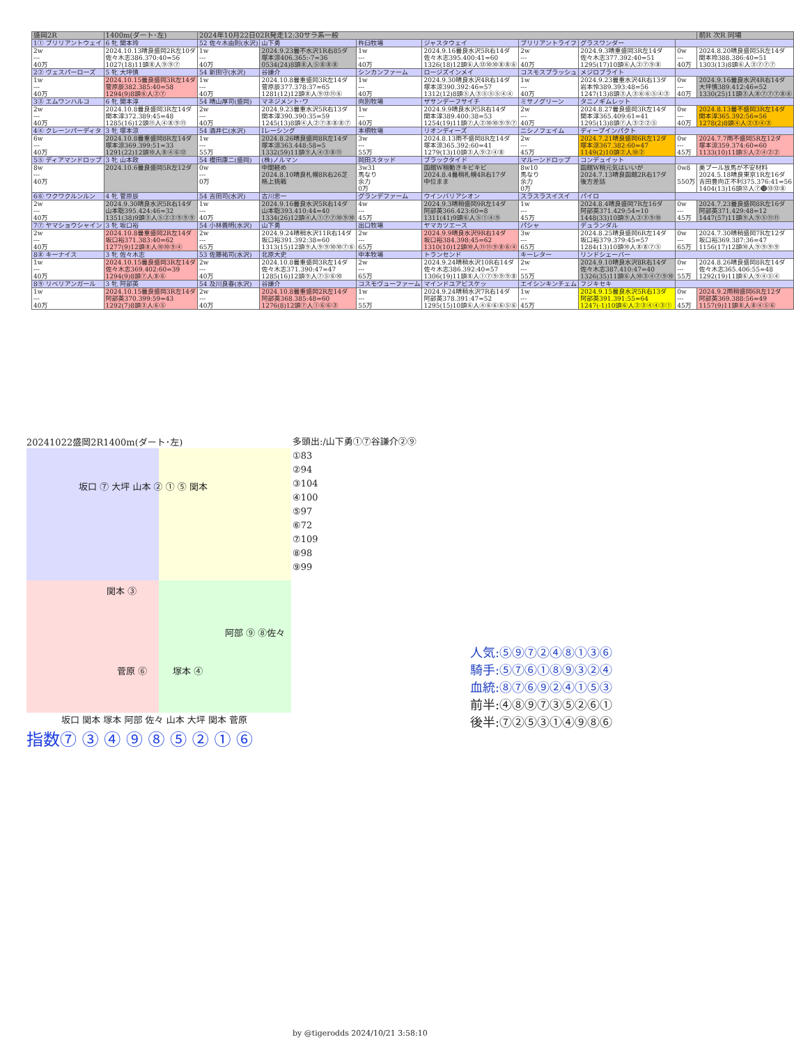| 盛岡2R | 1400m(ダート･左) | 2024年10月22日02R発走12:30サラ系一般 | | | | | | | | 前R 次R 同場 |
| 1① ブリリアントウェイ | 6 牝 関本玲 | 52 佐々木由則(水沢) | 山下勇 | 杵臼牧場 | ジャスタウェイ | ブリリアントライフ | グラスワンダー | | | |
| 2w --- 40万 | 2024.10.13晴良盛岡2R左10ダ 佐々木志386.370:40=56 1027(18)11頭⑧人⑨⑨⑦ | 1w --- 40万 | 2024.9.23曇不水沢1R右85ダ 塚本涼406.365:-7=36 0534(24)8頭⑧人⑤⑧⑧⑧ | 1w --- 40万 | 2024.9.16曇良水沢5R右14ダ 佐々木志395.400:41=60 1326(18)12頭⑥人⑫⑩⑩⑧⑧⑥ | 2w --- 40万 | 2024.9.3晴重盛岡3R左14ダ 佐々木志377.392:40=51 1295(17)10頭⑥人②⑦⑨⑧ | 0w --- 40万 | 2024.8.20晴良盛岡5R左14ダ 関本玲388.386:40=51 1303(13)8頭⑥人③⑦⑦⑦ | |
| 2② ヴェスパーローズ | 5 牝 大坪慎 | 54 新田守(水沢) | 谷謙介 | シンカンファーム | ロージズインメイ | コスモスプラッシュ | メジロブライト | | | |
| 1w --- 40万 | 2024.10.15曇良盛岡3R左14ダ 菅原辰382.385:40=58 1294(9)8頭⑥人②⑦ | 1w --- 40万 | 2024.10.8曇重盛岡3R左14ダ 菅原辰377.378:37=65 1281(12)12頭⑧人⑨⑫⑪⑥ | 1w --- 40万 | 2024.9.30晴良水沢4R右14ダ 塚本涼390.392:46=57 1312(12)8頭⑤人③⑤⑤⑤④④ | 1w --- 40万 | 2024.9.23曇重水沢4R右13ダ 岩本怜389.393:48=56 1247(13)8頭③人③⑥⑥⑤④③ | 0w --- 40万 | 2024.9.16曇良水沢4R右14ダ 大坪慎389.412:46=52 1330(25)11頭③人⑧⑦⑦⑦⑧⑥ | |
| 3③ エムワンハルコ | 6 牝 関本淳 | 54 晴山厚司(盛岡) | マネジメント･ワ | 向別牧場 | ザサンデーフサイチ | ミサノグリーン | タニノギムレット | | | |
| 2w --- 40万 | 2024.10.8曇良盛岡3R左14ダ 関本淳372.389:45=48 1285(16)12頭⑪人④⑧⑨⑪ | 2w --- 40万 | 2024.9.23曇重水沢5R右13ダ 関本淳390.390:35=59 1245(13)8頭④人②⑦⑧⑧⑧⑦ | 1w --- 40万 | 2024.9.9晴良水沢5R右14ダ 関本淳389.400:38=53 1254(19)11頭⑦人②⑩⑩⑨⑨⑦ | 2w --- 40万 | 2024.8.27曇良盛岡3R左14ダ 関本淳365.409:61=41 1295(13)8頭⑦人③②②⑤ | 0w --- 40万 | 2024.8.13曇不盛岡3R左14ダ 関本淳365.392:56=56 1278(2)8頭④人②③④③ | |
| 4④ クレーンパーディタ | 3 牝 塚本涼 | 54 酒井仁(水沢) | Iレーシング | 本桐牧場 | リオンディーズ | ニシノフェイム | ディープインパクト | | | |
| 6w --- 40万 | 2024.10.8曇重盛岡8R左14ダ 塚本涼369.399:51=33 1291(22)12頭⑩人⑧④⑥⑫ | 1w --- 55万 | 2024.8.26晴良盛岡8R左14ダ 塚本涼363.448:58=5 1332(59)11頭⑨人④③⑧⑪ | 3w --- 55万 | 2024.8.13雨不盛岡8R左14ダ 塚本涼365.392:60=41 1279(13)10頭③人⑨②④⑧ | 2w --- 45万 | 2024.7.21晴良盛岡6R左12ダ 塚本涼367.382:60=47 1149(2)10頭②人⑩② | 0w --- 45万 | 2024.7.7雨不盛岡5R左12ダ 塚本涼359.374:60=60 1133(10)11頭⑤人②④②② | |
| 5⑤ ディアマンドロップ | 3 牝 山本政 | 54 櫻田康二(盛岡) | (株)ノルマン | 岡田スタッド | ブラックタイド | マルーンドロップ | コンデュイット | | | |
| 8w --- 40万 | 2024.10.6曇良盛岡5R左12ダ | 0w --- 0万 | 中間軽め 2024.8.10晴良札幌8R右26芝 格上挑戦 | 3w31 馬なり 余力 0万 | 函館W稍動きキビキビ 2024.8.4曇稍札幌4R右17ダ 中位まま | 8w10 馬なり 余力 0万 | 函館W稍元気はいいが 2024.7.13晴良函館2R右17ダ 後方差詰 | 0w8 550万 | 美プール放馬が不安材料 2024.5.18晴良東京1R左16ダ 吉田豊向正不利375.376:41=56 1404(13)16頭⑫人⑦⓭⑬⑫⑧ | |
| 6⑥ ワクワクルンルン | 4 牝 菅原辰 | 54 吉田司(水沢) | 古川忠一 | グランデファーム | ウインバリアシオン | スラスラスイスイ | パイロ | | | |
| 2w --- 40万 | 2024.9.30晴良水沢5R右14ダ 山本聡395.424:46=32 1351(38)9頭③人⑤②②⑨⑨⑨ | 1w --- 40万 | 2024.9.16曇良水沢5R右14ダ 山本聡393.410:44=40 1334(26)12頭④人①⑦⑦⑩⑨⑩ | 4w --- 45万 | 2024.9.3晴稍盛岡9R左14ダ 阿部英366.423:60=8 1311(41)9頭⑥人⑤①④⑨ | 1w --- 45万 | 2024.8.4晴良盛岡7R左16ダ 阿部英371.429:54=10 1448(33)10頭⑨人②③⑨⑩ | 0w --- 45万 | 2024.7.23曇良盛岡8R左16ダ 阿部英371.429:48=12 1447(57)11頭⑨人⑨⑤⑪⑪ | |
| 7⑦ ヤマショウシャイン | 3 牝 坂口裕 | 54 小林義明(水沢) | 山下勇 | 出口牧場 | ヤマカツエース | パシャ | デュランダル | | | |
| 2w --- 40万 | 2024.10.8曇重盛岡2R左14ダ 坂口裕371.383:40=62 1277(9)12頭⑧人⑩⑩⑨④ | 2w --- 65万 | 2024.9.24晴稍水沢11R右14ダ 坂口裕391.392:38=60 1313(15)12頭⑨人⑨⑨⑩⑩⑦⑥ | 2w --- 65万 | 2024.9.9晴良水沢9R右14ダ 坂口裕384.398:45=62 1310(10)12頭⑩人⑪⑪⑨⑧⑥④ | 3w --- 65万 | 2024.8.25晴良盛岡6R左14ダ 坂口裕379.379:45=57 1284(13)10頭⑩人⑧⑧⑦⑤ | 0w --- 65万 | 2024.7.30晴稍盛岡7R左12ダ 坂口裕369.387:36=47 1156(17)12頭⑩人⑨⑨⑨⑨ | |
| 8⑧ キーナイス | 3 牝 佐々木志 | 53 佐藤祐司(水沢) | 北原大史 | 中本牧場 | トランセンド | キーレター | リンドシェーバー | | | |
| 1w --- 40万 | 2024.10.15曇良盛岡3R左14ダ 佐々木志369.402:60=39 1294(9)8頭⑦人⑧⑥ | 2w --- 40万 | 2024.10.8曇重盛岡3R左14ダ 佐々木志371.390:47=47 1285(16)12頭⑨人⑦⑤⑥⑩ | 2w --- 65万 | 2024.9.24晴稍水沢10R右14ダ 佐々木志386.392:40=57 1306(19)11頭⑧人①⑦⑨⑨⑨⑧ | 2w --- 55万 | 2024.9.10晴良水沢8R右14ダ 佐々木志387.410:47=40 1326(35)11頭⑥人⑩③④⑦⑨⑩ | 0w --- 55万 | 2024.8.26晴良盛岡8R左14ダ 佐々木志365.406:55=48 1292(19)11頭⑥人⑨④⑤④ | |
| 8⑨ リベリアンガール | 3 牝 阿部英 | 54 及川良春(水沢) | 谷謙介 | コスモヴューファーム | マインドユアビスケッ | エイシンキンチェム | フジキセキ | | | |
| 1w --- 40万 | 2024.10.15曇良盛岡3R左14ダ 阿部英370.399:59=43 1292(7)8頭③人⑥⑤ | 2w --- 40万 | 2024.10.8曇重盛岡2R左14ダ 阿部英368.385:48=60 1276(8)12頭⑦人①⑥⑥③ | 1w --- 55万 | 2024.9.24晴稍水沢7R右14ダ 阿部英378.391:47=52 1295(15)10頭⑥人④⑥⑥⑥⑤⑥ | 1w --- 45万 | 2024.9.15曇良水沢5R右13ダ 阿部英391.391:55=64 1247(-1)10頭⑥人②③④④③① | 0w --- 45万 | 2024.9.2雨稍盛岡6R左12ダ 阿部英369.388:56=49 1157(9)11頭⑧人⑧④⑤⑥ | |
20241022盛岡2R1400m(ダート･左)
坂口 ⑦ 大坪 山本 ② ① ⑤ 関本
関本 ③
阿部 ⑨ ⑧佐々
菅原 ⑥ 塚本 ④
坂口 関本 塚本 阿部 佐々 山本 大坪 関本 菅原
指数⑦ ③ ④ ⑨ ⑧ ⑤ ② ① ⑥
多頭出:/山下勇①⑦谷謙介②⑨
①83
②94
③104
④100
⑤97
⑥72
⑦109
⑧98
⑨99
人気:⑤⑨⑦②④⑧①③⑥
騎手:⑤⑦⑥①⑧⑨③②④
血統:⑧⑦⑥⑨②④①⑤③
前半:④⑧⑨⑦③⑤②⑥①
後半:⑦②⑤③①④⑨⑧⑥
by @tigerodds 2024/10/21 3:58:10